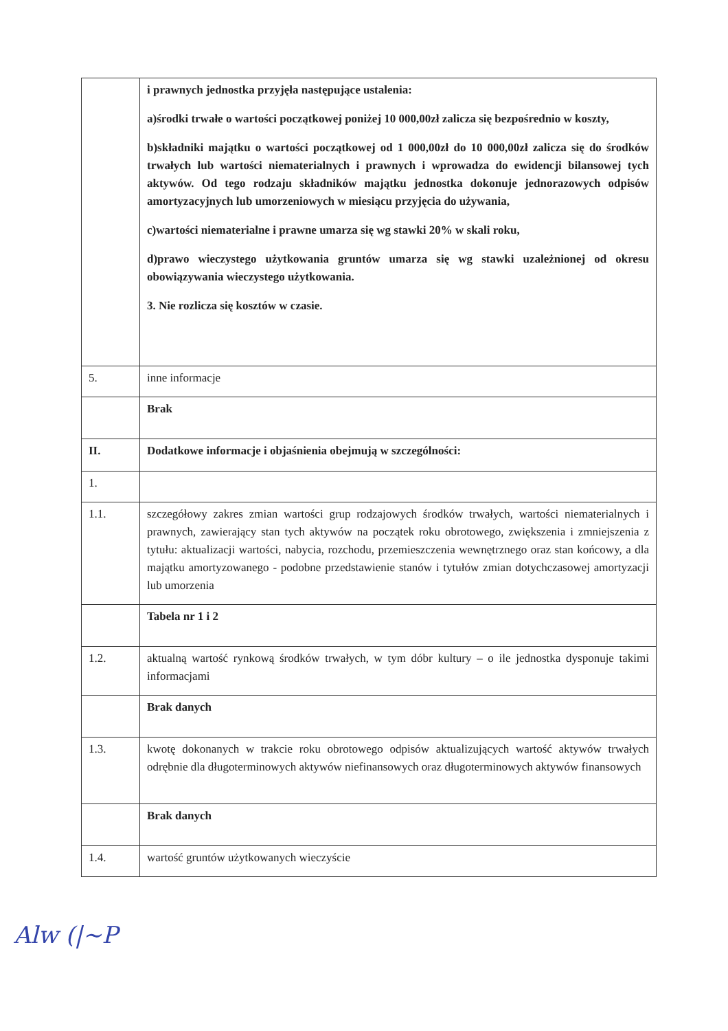| | i prawnych jednostka przyjęła następujące ustalenia: a)środki trwałe o wartości początkowej poniżej 10 000,00zł zalicza się bezpośrednio w koszty, b)składniki majątku o wartości początkowej od 1 000,00zł do 10 000,00zł zalicza się do środków trwałych lub wartości niematerialnych i prawnych i wprowadza do ewidencji bilansowej tych aktywów. Od tego rodzaju składników majątku jednostka dokonuje jednorazowych odpisów amortyzacyjnych lub umorzeniowych w miesiącu przyjęcia do używania, c)wartości niematerialne i prawne umarza się wg stawki 20% w skali roku, d)prawo wieczystego użytkowania gruntów umarza się wg stawki uzależnionej od okresu obowiązywania wieczystego użytkowania. 3. Nie rozlicza się kosztów w czasie. |
| 5. | inne informacje |
| | Brak |
| II. | Dodatkowe informacje i objaśnienia obejmują w szczególności: |
| 1. | |
| 1.1. | szczegółowy zakres zmian wartości grup rodzajowych środków trwałych, wartości niematerialnych i prawnych, zawierający stan tych aktywów na początek roku obrotowego, zwiększenia i zmniejszenia z tytułu: aktualizacji wartości, nabycia, rozchodu, przemieszczenia wewnętrznego oraz stan końcowy, a dla majątku amortyzowanego - podobne przedstawienie stanów i tytułów zmian dotychczasowej amortyzacji lub umorzenia |
| | Tabela nr 1 i 2 |
| 1.2. | aktualną wartość rynkową środków trwałych, w tym dóbr kultury – o ile jednostka dysponuje takimi informacjami |
| | Brak danych |
| 1.3. | kwotę dokonanych w trakcie roku obrotowego odpisów aktualizujących wartość aktywów trwałych odrębnie dla długoterminowych aktywów niefinansowych oraz długoterminowych aktywów finansowych |
| | Brak danych |
| 1.4. | wartość gruntów użytkowanych wieczyście |
Alw (|~P